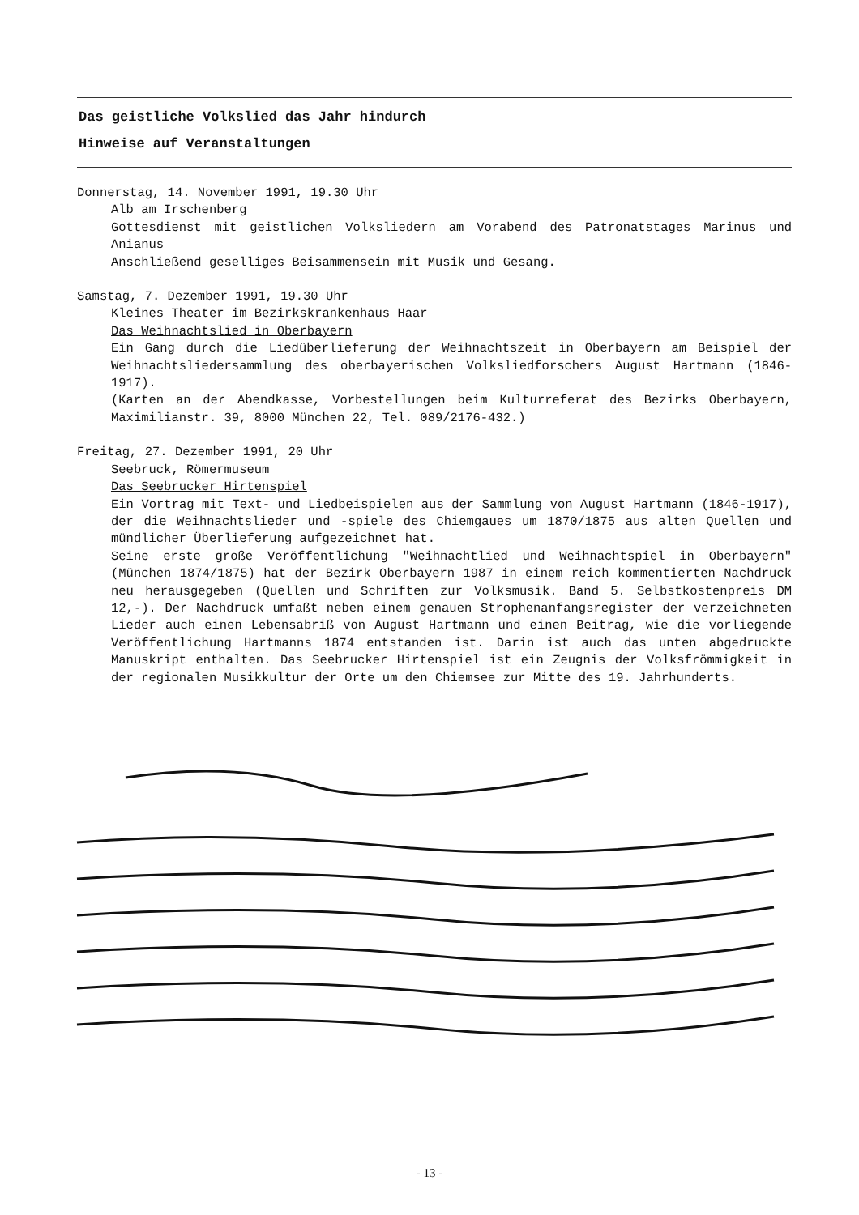Das geistliche Volkslied das Jahr hindurch
Hinweise auf Veranstaltungen
Donnerstag, 14. November 1991, 19.30 Uhr
Alb am Irschenberg
Gottesdienst mit geistlichen Volksliedern am Vorabend des Patronatstages Marinus und Anianus
Anschließend geselliges Beisammensein mit Musik und Gesang.
Samstag, 7. Dezember 1991, 19.30 Uhr
Kleines Theater im Bezirkskrankenhaus Haar
Das Weihnachtslied in Oberbayern
Ein Gang durch die Liedüberlieferung der Weihnachtszeit in Oberbayern am Beispiel der Weihnachtsliedersammlung des oberbayerischen Volksliedforschers August Hartmann (1846-1917).
(Karten an der Abendkasse, Vorbestellungen beim Kulturreferat des Bezirks Oberbayern, Maximilianstr. 39, 8000 München 22, Tel. 089/2176-432.)
Freitag, 27. Dezember 1991, 20 Uhr
Seebruck, Römermuseum
Das Seebrucker Hirtenspiel
Ein Vortrag mit Text- und Liedbeispielen aus der Sammlung von August Hartmann (1846-1917), der die Weihnachtslieder und -spiele des Chiemgaues um 1870/1875 aus alten Quellen und mündlicher Überlieferung aufgezeichnet hat.
Seine erste große Veröffentlichung "Weihnachtlied und Weihnachtspiel in Oberbayern" (München 1874/1875) hat der Bezirk Oberbayern 1987 in einem reich kommentierten Nachdruck neu herausgegeben (Quellen und Schriften zur Volksmusik. Band 5. Selbstkostenpreis DM 12,-). Der Nachdruck umfaßt neben einem genauen Strophenanfangsregister der verzeichneten Lieder auch einen Lebensabriß von August Hartmann und einen Beitrag, wie die vorliegende Veröffentlichung Hartmanns 1874 entstanden ist. Darin ist auch das unten abgedruckte Manuskript enthalten. Das Seebrucker Hirtenspiel ist ein Zeugnis der Volksfrömmigkeit in der regionalen Musikkultur der Orte um den Chiemsee zur Mitte des 19. Jahrhunderts.
- 13 -